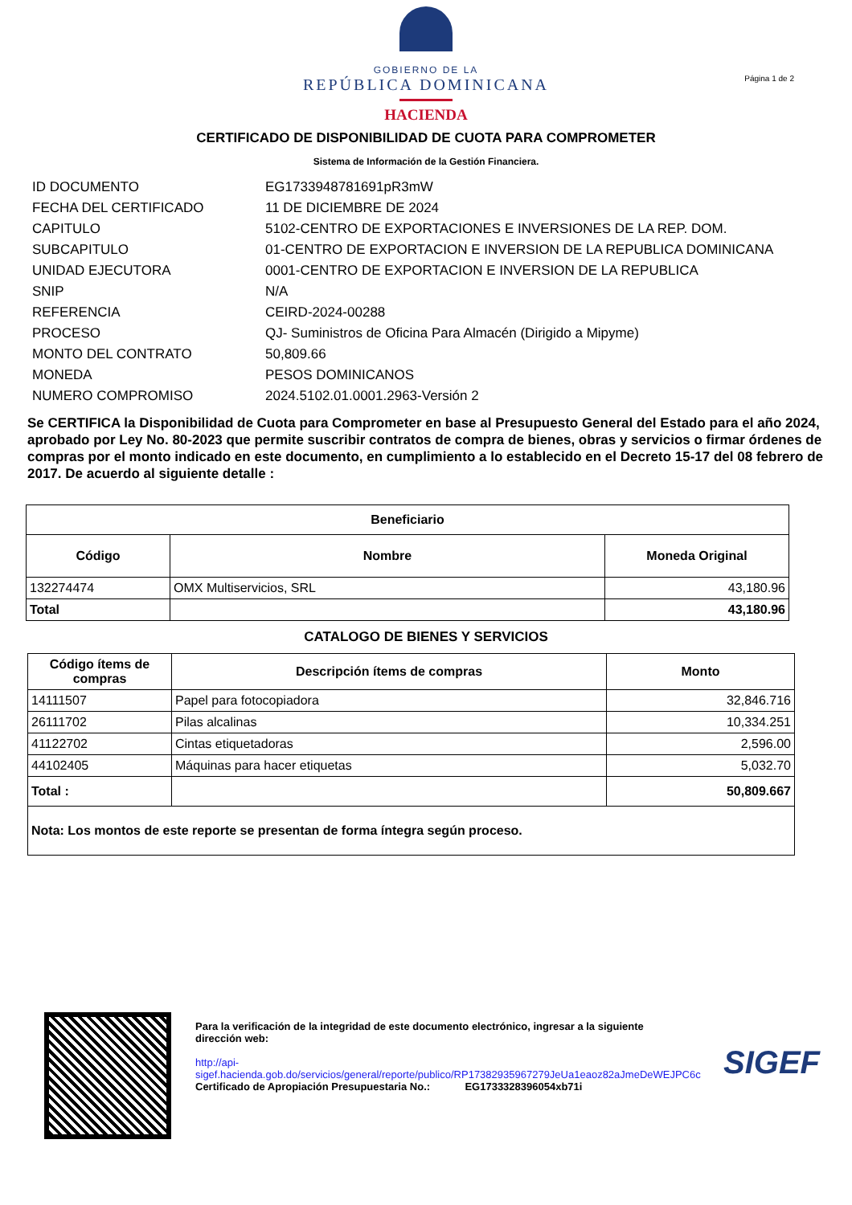GOBIERNO DE LA
REPÚBLICA DOMINICANA
HACIENDA
Página 1 de 2
CERTIFICADO DE DISPONIBILIDAD DE CUOTA PARA COMPROMETER
Sistema de Información de la Gestión Financiera.
| ID DOCUMENTO | EG1733948781691pR3mW |
| FECHA DEL CERTIFICADO | 11 DE DICIEMBRE DE 2024 |
| CAPITULO | 5102-CENTRO DE EXPORTACIONES E INVERSIONES DE LA REP. DOM. |
| SUBCAPITULO | 01-CENTRO DE EXPORTACION E INVERSION DE LA REPUBLICA DOMINICANA |
| UNIDAD EJECUTORA | 0001-CENTRO DE EXPORTACION E INVERSION DE LA REPUBLICA |
| SNIP | N/A |
| REFERENCIA | CEIRD-2024-00288 |
| PROCESO | QJ- Suministros de Oficina Para Almacén (Dirigido a Mipyme) |
| MONTO DEL CONTRATO | 50,809.66 |
| MONEDA | PESOS DOMINICANOS |
| NUMERO COMPROMISO | 2024.5102.01.0001.2963-Versión 2 |
Se CERTIFICA la Disponibilidad de Cuota para Comprometer en base al Presupuesto General del Estado para el año 2024, aprobado por Ley No. 80-2023 que permite suscribir contratos de compra de bienes, obras y servicios o firmar órdenes de compras por el monto indicado en este documento, en cumplimiento a lo establecido en el Decreto 15-17 del 08 febrero de 2017. De acuerdo al siguiente detalle :
| Beneficiario | | |
| --- | --- | --- |
| Código | Nombre | Moneda Original |
| 132274474 | OMX Multiservicios, SRL | 43,180.96 |
| Total | | 43,180.96 |
CATALOGO DE BIENES Y SERVICIOS
| Código ítems de compras | Descripción ítems de compras | Monto |
| --- | --- | --- |
| 14111507 | Papel para fotocopiadora | 32,846.716 |
| 26111702 | Pilas alcalinas | 10,334.251 |
| 41122702 | Cintas etiquetadoras | 2,596.00 |
| 44102405 | Máquinas para hacer etiquetas | 5,032.70 |
| Total : | | 50,809.667 |
| Nota: Los montos de este reporte se presentan de forma íntegra según proceso. | | |
Para la verificación de la integridad de este documento electrónico, ingresar a la siguiente dirección web:
http://api-sigef.hacienda.gob.do/servicios/general/reporte/publico/RP17382935967279JeUa1eaoz82aJmeDeWEJPC6c
Certificado de Apropiación Presupuestaria No.: EG1733328396054xb71i
SIGEF